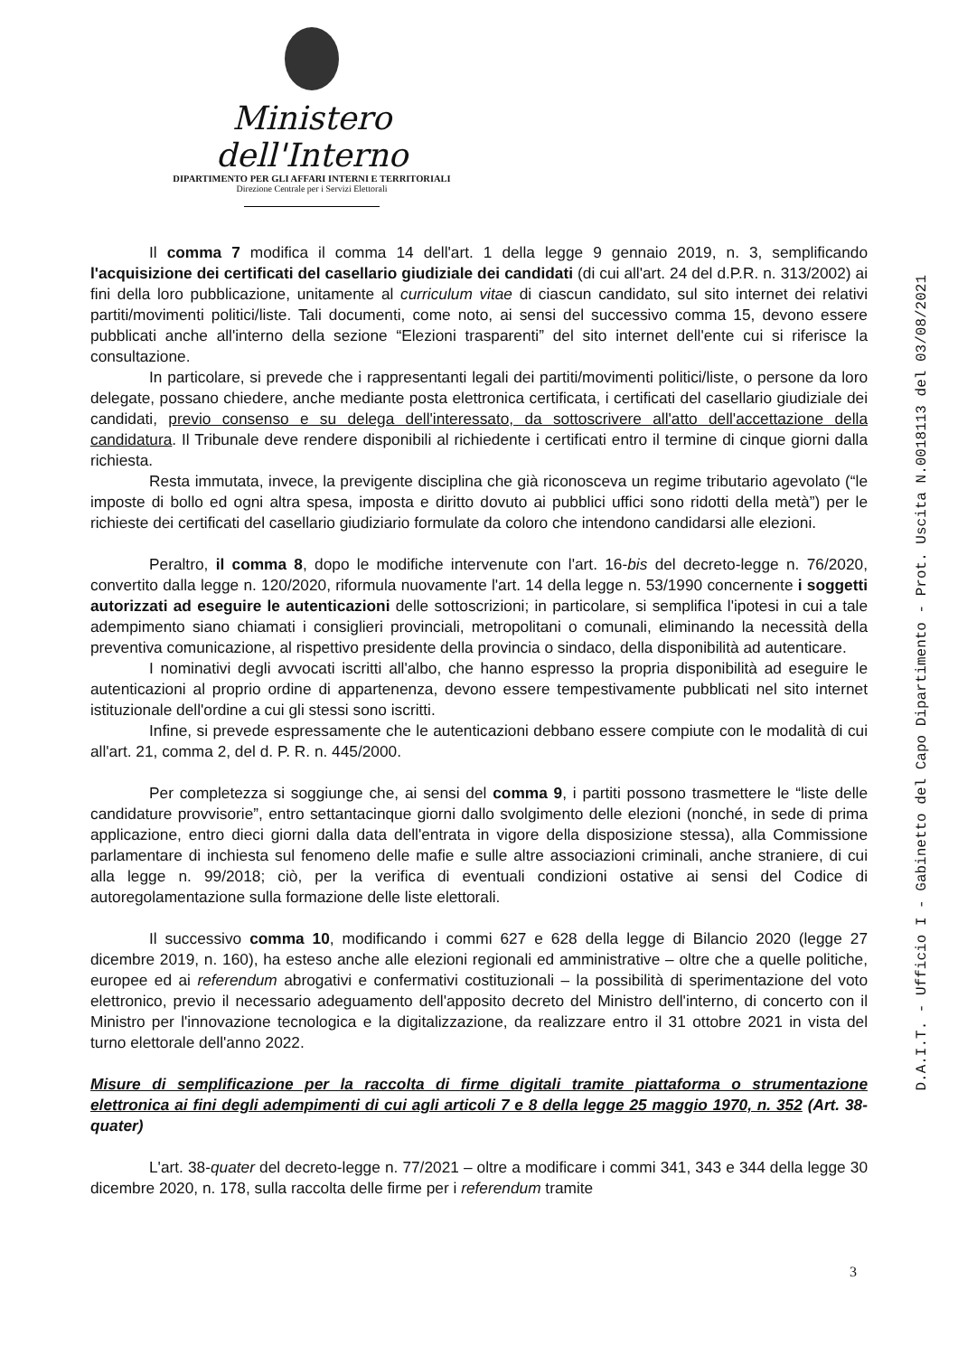Ministero dell'Interno
DIPARTIMENTO PER GLI AFFARI INTERNI E TERRITORIALI
Direzione Centrale per i Servizi Elettorali
D.A.I.T. - Ufficio I - Gabinetto del Capo Dipartimento - Prot. Uscita N.0018113 del 03/08/2021
Il comma 7 modifica il comma 14 dell'art. 1 della legge 9 gennaio 2019, n. 3, semplificando l'acquisizione dei certificati del casellario giudiziale dei candidati (di cui all'art. 24 del d.P.R. n. 313/2002) ai fini della loro pubblicazione, unitamente al curriculum vitae di ciascun candidato, sul sito internet dei relativi partiti/movimenti politici/liste. Tali documenti, come noto, ai sensi del successivo comma 15, devono essere pubblicati anche all'interno della sezione “Elezioni trasparenti” del sito internet dell'ente cui si riferisce la consultazione.
In particolare, si prevede che i rappresentanti legali dei partiti/movimenti politici/liste, o persone da loro delegate, possano chiedere, anche mediante posta elettronica certificata, i certificati del casellario giudiziale dei candidati, previo consenso e su delega dell'interessato, da sottoscrivere all'atto dell'accettazione della candidatura. Il Tribunale deve rendere disponibili al richiedente i certificati entro il termine di cinque giorni dalla richiesta.
Resta immutata, invece, la previgente disciplina che già riconosceva un regime tributario agevolato (“le imposte di bollo ed ogni altra spesa, imposta e diritto dovuto ai pubblici uffici sono ridotti della metà”) per le richieste dei certificati del casellario giudiziario formulate da coloro che intendono candidarsi alle elezioni.
Peraltro, il comma 8, dopo le modifiche intervenute con l'art. 16-bis del decreto-legge n. 76/2020, convertito dalla legge n. 120/2020, riformula nuovamente l'art. 14 della legge n. 53/1990 concernente i soggetti autorizzati ad eseguire le autenticazioni delle sottoscrizioni; in particolare, si semplifica l'ipotesi in cui a tale adempimento siano chiamati i consiglieri provinciali, metropolitani o comunali, eliminando la necessità della preventiva comunicazione, al rispettivo presidente della provincia o sindaco, della disponibilità ad autenticare.
I nominativi degli avvocati iscritti all'albo, che hanno espresso la propria disponibilità ad eseguire le autenticazioni al proprio ordine di appartenenza, devono essere tempestivamente pubblicati nel sito internet istituzionale dell'ordine a cui gli stessi sono iscritti.
Infine, si prevede espressamente che le autenticazioni debbano essere compiute con le modalità di cui all'art. 21, comma 2, del d. P. R. n. 445/2000.
Per completezza si soggiunge che, ai sensi del comma 9, i partiti possono trasmettere le “liste delle candidature provvisorie”, entro settantacinque giorni dallo svolgimento delle elezioni (nonché, in sede di prima applicazione, entro dieci giorni dalla data dell'entrata in vigore della disposizione stessa), alla Commissione parlamentare di inchiesta sul fenomeno delle mafie e sulle altre associazioni criminali, anche straniere, di cui alla legge n. 99/2018; ciò, per la verifica di eventuali condizioni ostative ai sensi del Codice di autoregolamentazione sulla formazione delle liste elettorali.
Il successivo comma 10, modificando i commi 627 e 628 della legge di Bilancio 2020 (legge 27 dicembre 2019, n. 160), ha esteso anche alle elezioni regionali ed amministrative – oltre che a quelle politiche, europee ed ai referendum abrogativi e confermativi costituzionali – la possibilità di sperimentazione del voto elettronico, previo il necessario adeguamento dell'apposito decreto del Ministro dell'interno, di concerto con il Ministro per l'innovazione tecnologica e la digitalizzazione, da realizzare entro il 31 ottobre 2021 in vista del turno elettorale dell'anno 2022.
Misure di semplificazione per la raccolta di firme digitali tramite piattaforma o strumentazione elettronica ai fini degli adempimenti di cui agli articoli 7 e 8 della legge 25 maggio 1970, n. 352 (Art. 38-quater)
L'art. 38-quater del decreto-legge n. 77/2021 – oltre a modificare i commi 341, 343 e 344 della legge 30 dicembre 2020, n. 178, sulla raccolta delle firme per i referendum tramite
3